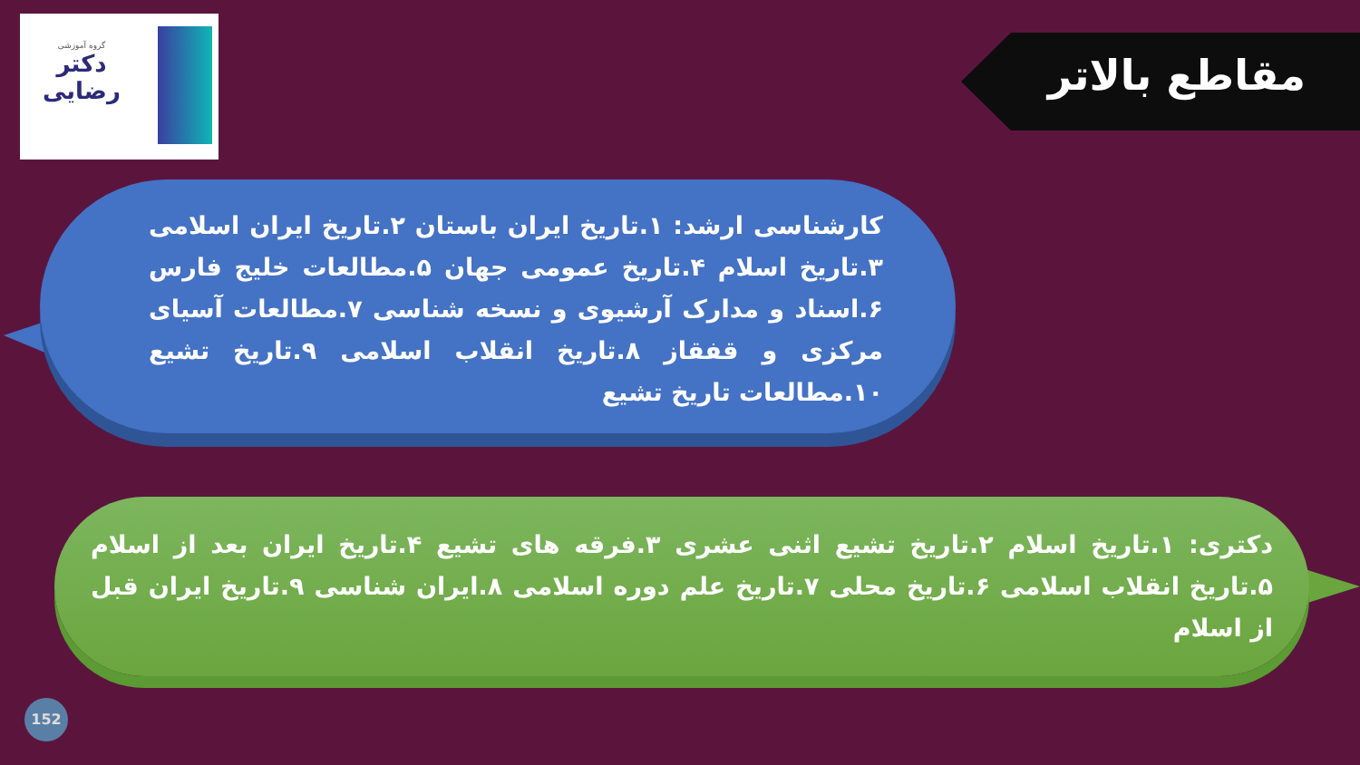گروه آموزشی
دکتر
رضایی
مقاطع بالاتر
کارشناسی ارشد: ۱.تاریخ ایران باستان ۲.تاریخ ایران اسلامی ۳.تاریخ اسلام ۴.تاریخ عمومی جهان ۵.مطالعات خلیج فارس ۶.اسناد و مدارک آرشیوی و نسخه شناسی ۷.مطالعات آسیای مرکزی و قفقاز ۸.تاریخ انقلاب اسلامی ۹.تاریخ تشیع ۱۰.مطالعات تاریخ تشیع
دکتری: ۱.تاریخ اسلام ۲.تاریخ تشیع اثنی عشری ۳.فرقه های تشیع ۴.تاریخ ایران بعد از اسلام ۵.تاریخ انقلاب اسلامی ۶.تاریخ محلی ۷.تاریخ علم دوره اسلامی ۸.ایران شناسی ۹.تاریخ ایران قبل از اسلام
152